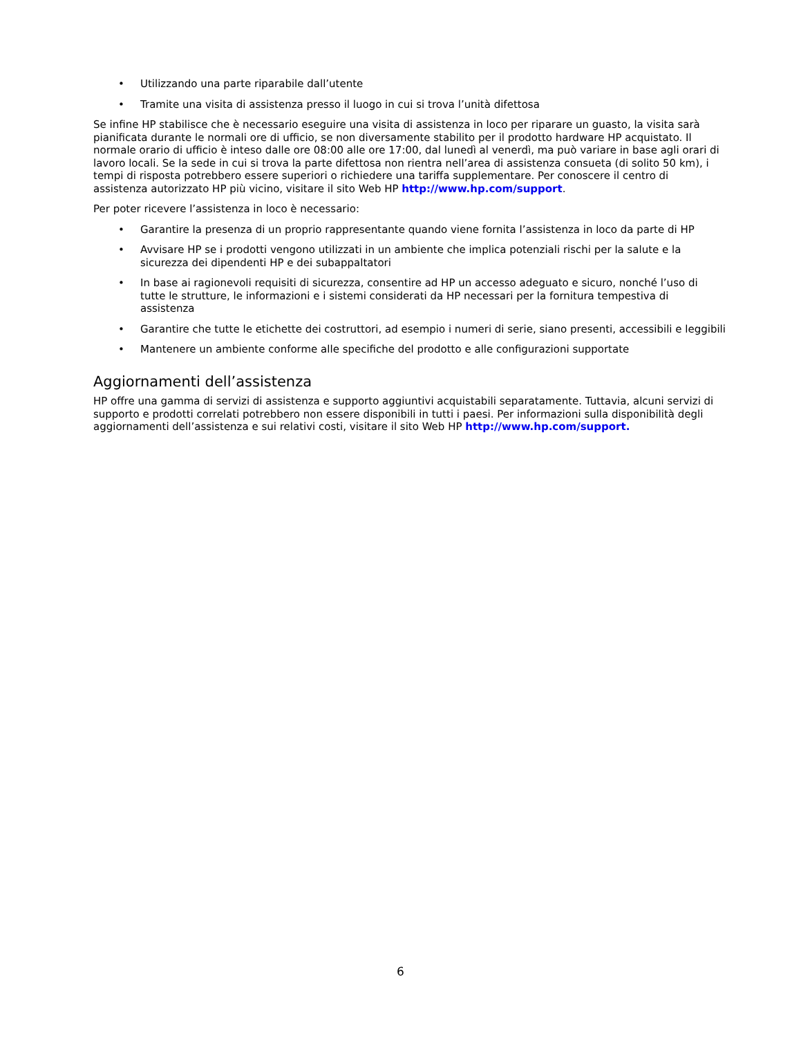• Utilizzando una parte riparabile dall’utente
• Tramite una visita di assistenza presso il luogo in cui si trova l’unità difettosa
Se infine HP stabilisce che è necessario eseguire una visita di assistenza in loco per riparare un guasto, la visita sarà pianificata durante le normali ore di ufficio, se non diversamente stabilito per il prodotto hardware HP acquistato. Il normale orario di ufficio è inteso dalle ore 08:00 alle ore 17:00, dal lunedì al venerdì, ma può variare in base agli orari di lavoro locali. Se la sede in cui si trova la parte difettosa non rientra nell’area di assistenza consueta (di solito 50 km), i tempi di risposta potrebbero essere superiori o richiedere una tariffa supplementare. Per conoscere il centro di assistenza autorizzato HP più vicino, visitare il sito Web HP http://www.hp.com/support.
Per poter ricevere l’assistenza in loco è necessario:
• Garantire la presenza di un proprio rappresentante quando viene fornita l’assistenza in loco da parte di HP
• Avvisare HP se i prodotti vengono utilizzati in un ambiente che implica potenziali rischi per la salute e la sicurezza dei dipendenti HP e dei subappaltatori
• In base ai ragionevoli requisiti di sicurezza, consentire ad HP un accesso adeguato e sicuro, nonché l’uso di tutte le strutture, le informazioni e i sistemi considerati da HP necessari per la fornitura tempestiva di assistenza
• Garantire che tutte le etichette dei costruttori, ad esempio i numeri di serie, siano presenti, accessibili e leggibili
• Mantenere un ambiente conforme alle specifiche del prodotto e alle configurazioni supportate
Aggiornamenti dell’assistenza
HP offre una gamma di servizi di assistenza e supporto aggiuntivi acquistabili separatamente. Tuttavia, alcuni servizi di supporto e prodotti correlati potrebbero non essere disponibili in tutti i paesi. Per informazioni sulla disponibilità degli aggiornamenti dell’assistenza e sui relativi costi, visitare il sito Web HP http://www.hp.com/support.
6